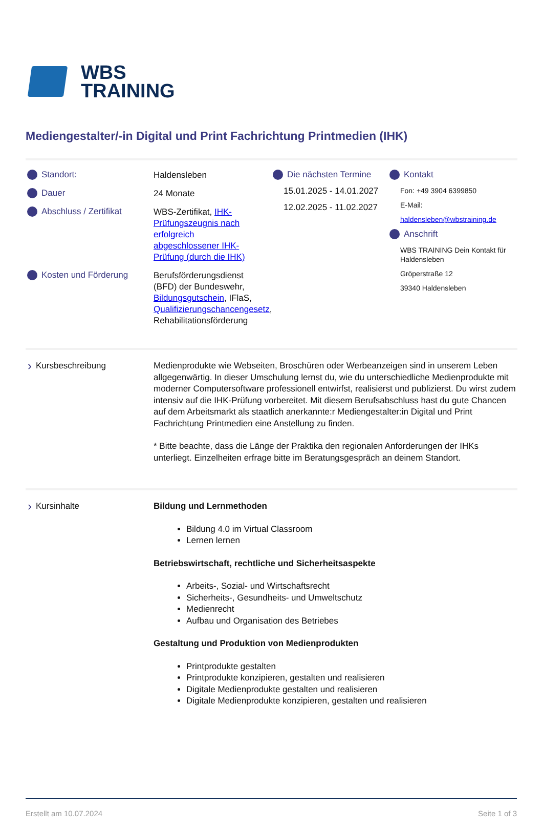WBS
TRAINING
Mediengestalter/-in Digital und Print Fachrichtung Printmedien (IHK)
Standort:
Haldensleben
Dauer
24 Monate
Abschluss / Zertifikat
WBS-Zertifikat, IHK-Prüfungszeugnis nach erfolgreich abgeschlossener IHK-Prüfung (durch die IHK)
Kosten und Förderung
Berufsförderungsdienst (BFD) der Bundeswehr, Bildungsgutschein, IFlaS, Qualifizierungschancengesetz, Rehabilitationsförderung
Die nächsten Termine
15.01.2025 - 14.01.2027
12.02.2025 - 11.02.2027
Kontakt
Fon: +49 3904 6399850
E-Mail:
haldensleben@wbstraining.de
Anschrift
WBS TRAINING Dein Kontakt für Haldensleben
Gröperstraße 12
39340 Haldensleben
› Kursbeschreibung Medienprodukte wie Webseiten, Broschüren oder Werbeanzeigen sind in unserem Leben allgegenwärtig. In dieser Umschulung lernst du, wie du unterschiedliche Medienprodukte mit moderner Computersoftware professionell entwirfst, realisierst und publizierst. Du wirst zudem intensiv auf die IHK-Prüfung vorbereitet. Mit diesem Berufsabschluss hast du gute Chancen auf dem Arbeitsmarkt als staatlich anerkannte:r Mediengestalter:in Digital und Print Fachrichtung Printmedien eine Anstellung zu finden.
* Bitte beachte, dass die Länge der Praktika den regionalen Anforderungen der IHKs unterliegt. Einzelheiten erfrage bitte im Beratungsgespräch an deinem Standort.
› Kursinhalte Bildung und Lernmethoden
Bildung 4.0 im Virtual Classroom
Lernen lernen
Betriebswirtschaft, rechtliche und Sicherheitsaspekte
Arbeits-, Sozial- und Wirtschaftsrecht
Sicherheits-, Gesundheits- und Umweltschutz
Medienrecht
Aufbau und Organisation des Betriebes
Gestaltung und Produktion von Medienprodukten
Printprodukte gestalten
Printprodukte konzipieren, gestalten und realisieren
Digitale Medienprodukte gestalten und realisieren
Digitale Medienprodukte konzipieren, gestalten und realisieren
Erstellt am 10.07.2024 Seite 1 of 3